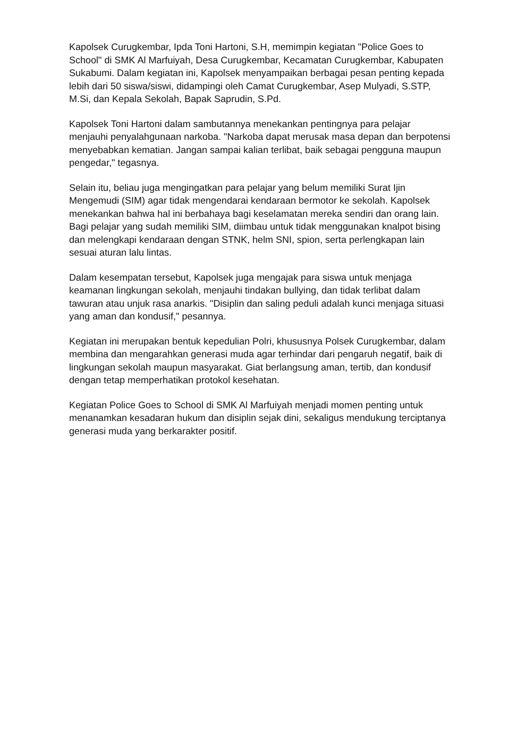Kapolsek Curugkembar, Ipda Toni Hartoni, S.H, memimpin kegiatan "Police Goes to School" di SMK Al Marfuiyah, Desa Curugkembar, Kecamatan Curugkembar, Kabupaten Sukabumi. Dalam kegiatan ini, Kapolsek menyampaikan berbagai pesan penting kepada lebih dari 50 siswa/siswi, didampingi oleh Camat Curugkembar, Asep Mulyadi, S.STP, M.Si, dan Kepala Sekolah, Bapak Saprudin, S.Pd.
Kapolsek Toni Hartoni dalam sambutannya menekankan pentingnya para pelajar menjauhi penyalahgunaan narkoba. "Narkoba dapat merusak masa depan dan berpotensi menyebabkan kematian. Jangan sampai kalian terlibat, baik sebagai pengguna maupun pengedar," tegasnya.
Selain itu, beliau juga mengingatkan para pelajar yang belum memiliki Surat Ijin Mengemudi (SIM) agar tidak mengendarai kendaraan bermotor ke sekolah. Kapolsek menekankan bahwa hal ini berbahaya bagi keselamatan mereka sendiri dan orang lain. Bagi pelajar yang sudah memiliki SIM, diimbau untuk tidak menggunakan knalpot bising dan melengkapi kendaraan dengan STNK, helm SNI, spion, serta perlengkapan lain sesuai aturan lalu lintas.
Dalam kesempatan tersebut, Kapolsek juga mengajak para siswa untuk menjaga keamanan lingkungan sekolah, menjauhi tindakan bullying, dan tidak terlibat dalam tawuran atau unjuk rasa anarkis. "Disiplin dan saling peduli adalah kunci menjaga situasi yang aman dan kondusif," pesannya.
Kegiatan ini merupakan bentuk kepedulian Polri, khususnya Polsek Curugkembar, dalam membina dan mengarahkan generasi muda agar terhindar dari pengaruh negatif, baik di lingkungan sekolah maupun masyarakat. Giat berlangsung aman, tertib, dan kondusif dengan tetap memperhatikan protokol kesehatan.
Kegiatan Police Goes to School di SMK Al Marfuiyah menjadi momen penting untuk menanamkan kesadaran hukum dan disiplin sejak dini, sekaligus mendukung terciptanya generasi muda yang berkarakter positif.